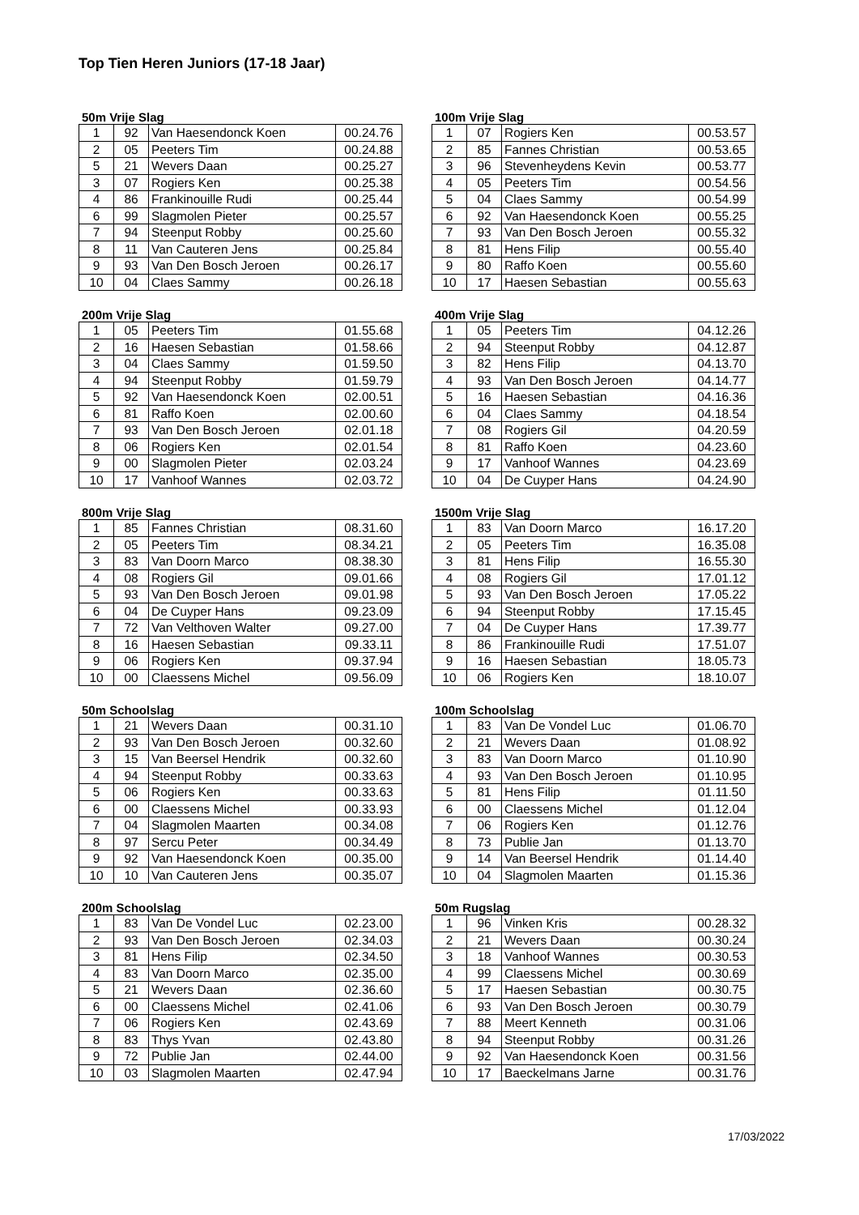Top Tien Heren Juniors (17-18 Jaar)
50m Vrije Slag
| 1 | 92 | Van Haesendonck Koen | 00.24.76 |
| 2 | 05 | Peeters Tim | 00.24.88 |
| 5 | 21 | Wevers Daan | 00.25.27 |
| 3 | 07 | Rogiers Ken | 00.25.38 |
| 4 | 86 | Frankinouille Rudi | 00.25.44 |
| 6 | 99 | Slagmolen Pieter | 00.25.57 |
| 7 | 94 | Steenput Robby | 00.25.60 |
| 8 | 11 | Van Cauteren Jens | 00.25.84 |
| 9 | 93 | Van Den Bosch Jeroen | 00.26.17 |
| 10 | 04 | Claes Sammy | 00.26.18 |
100m Vrije Slag
| 1 | 07 | Rogiers Ken | 00.53.57 |
| 2 | 85 | Fannes Christian | 00.53.65 |
| 3 | 96 | Stevenheydens Kevin | 00.53.77 |
| 4 | 05 | Peeters Tim | 00.54.56 |
| 5 | 04 | Claes Sammy | 00.54.99 |
| 6 | 92 | Van Haesendonck Koen | 00.55.25 |
| 7 | 93 | Van Den Bosch Jeroen | 00.55.32 |
| 8 | 81 | Hens Filip | 00.55.40 |
| 9 | 80 | Raffo Koen | 00.55.60 |
| 10 | 17 | Haesen Sebastian | 00.55.63 |
200m Vrije Slag
| 1 | 05 | Peeters Tim | 01.55.68 |
| 2 | 16 | Haesen Sebastian | 01.58.66 |
| 3 | 04 | Claes Sammy | 01.59.50 |
| 4 | 94 | Steenput Robby | 01.59.79 |
| 5 | 92 | Van Haesendonck Koen | 02.00.51 |
| 6 | 81 | Raffo Koen | 02.00.60 |
| 7 | 93 | Van Den Bosch Jeroen | 02.01.18 |
| 8 | 06 | Rogiers Ken | 02.01.54 |
| 9 | 00 | Slagmolen Pieter | 02.03.24 |
| 10 | 17 | Vanhoof Wannes | 02.03.72 |
400m Vrije Slag
| 1 | 05 | Peeters Tim | 04.12.26 |
| 2 | 94 | Steenput Robby | 04.12.87 |
| 3 | 82 | Hens Filip | 04.13.70 |
| 4 | 93 | Van Den Bosch Jeroen | 04.14.77 |
| 5 | 16 | Haesen Sebastian | 04.16.36 |
| 6 | 04 | Claes Sammy | 04.18.54 |
| 7 | 08 | Rogiers Gil | 04.20.59 |
| 8 | 81 | Raffo Koen | 04.23.60 |
| 9 | 17 | Vanhoof Wannes | 04.23.69 |
| 10 | 04 | De Cuyper Hans | 04.24.90 |
800m Vrije Slag
| 1 | 85 | Fannes Christian | 08.31.60 |
| 2 | 05 | Peeters Tim | 08.34.21 |
| 3 | 83 | Van Doorn Marco | 08.38.30 |
| 4 | 08 | Rogiers Gil | 09.01.66 |
| 5 | 93 | Van Den Bosch Jeroen | 09.01.98 |
| 6 | 04 | De Cuyper Hans | 09.23.09 |
| 7 | 72 | Van Velthoven Walter | 09.27.00 |
| 8 | 16 | Haesen Sebastian | 09.33.11 |
| 9 | 06 | Rogiers Ken | 09.37.94 |
| 10 | 00 | Claessens Michel | 09.56.09 |
1500m Vrije Slag
| 1 | 83 | Van Doorn Marco | 16.17.20 |
| 2 | 05 | Peeters Tim | 16.35.08 |
| 3 | 81 | Hens Filip | 16.55.30 |
| 4 | 08 | Rogiers Gil | 17.01.12 |
| 5 | 93 | Van Den Bosch Jeroen | 17.05.22 |
| 6 | 94 | Steenput Robby | 17.15.45 |
| 7 | 04 | De Cuyper Hans | 17.39.77 |
| 8 | 86 | Frankinouille Rudi | 17.51.07 |
| 9 | 16 | Haesen Sebastian | 18.05.73 |
| 10 | 06 | Rogiers Ken | 18.10.07 |
50m Schoolslag
| 1 | 21 | Wevers Daan | 00.31.10 |
| 2 | 93 | Van Den Bosch Jeroen | 00.32.60 |
| 3 | 15 | Van Beersel Hendrik | 00.32.60 |
| 4 | 94 | Steenput Robby | 00.33.63 |
| 5 | 06 | Rogiers Ken | 00.33.63 |
| 6 | 00 | Claessens Michel | 00.33.93 |
| 7 | 04 | Slagmolen Maarten | 00.34.08 |
| 8 | 97 | Sercu Peter | 00.34.49 |
| 9 | 92 | Van Haesendonck Koen | 00.35.00 |
| 10 | 10 | Van Cauteren Jens | 00.35.07 |
100m Schoolslag
| 1 | 83 | Van De Vondel Luc | 01.06.70 |
| 2 | 21 | Wevers Daan | 01.08.92 |
| 3 | 83 | Van Doorn Marco | 01.10.90 |
| 4 | 93 | Van Den Bosch Jeroen | 01.10.95 |
| 5 | 81 | Hens Filip | 01.11.50 |
| 6 | 00 | Claessens Michel | 01.12.04 |
| 7 | 06 | Rogiers Ken | 01.12.76 |
| 8 | 73 | Publie Jan | 01.13.70 |
| 9 | 14 | Van Beersel Hendrik | 01.14.40 |
| 10 | 04 | Slagmolen Maarten | 01.15.36 |
200m Schoolslag
| 1 | 83 | Van De Vondel Luc | 02.23.00 |
| 2 | 93 | Van Den Bosch Jeroen | 02.34.03 |
| 3 | 81 | Hens Filip | 02.34.50 |
| 4 | 83 | Van Doorn Marco | 02.35.00 |
| 5 | 21 | Wevers Daan | 02.36.60 |
| 6 | 00 | Claessens Michel | 02.41.06 |
| 7 | 06 | Rogiers Ken | 02.43.69 |
| 8 | 83 | Thys Yvan | 02.43.80 |
| 9 | 72 | Publie Jan | 02.44.00 |
| 10 | 03 | Slagmolen Maarten | 02.47.94 |
50m Rugslag
| 1 | 96 | Vinken Kris | 00.28.32 |
| 2 | 21 | Wevers Daan | 00.30.24 |
| 3 | 18 | Vanhoof Wannes | 00.30.53 |
| 4 | 99 | Claessens Michel | 00.30.69 |
| 5 | 17 | Haesen Sebastian | 00.30.75 |
| 6 | 93 | Van Den Bosch Jeroen | 00.30.79 |
| 7 | 88 | Meert Kenneth | 00.31.06 |
| 8 | 94 | Steenput Robby | 00.31.26 |
| 9 | 92 | Van Haesendonck Koen | 00.31.56 |
| 10 | 17 | Baeckelmans Jarne | 00.31.76 |
17/03/2022